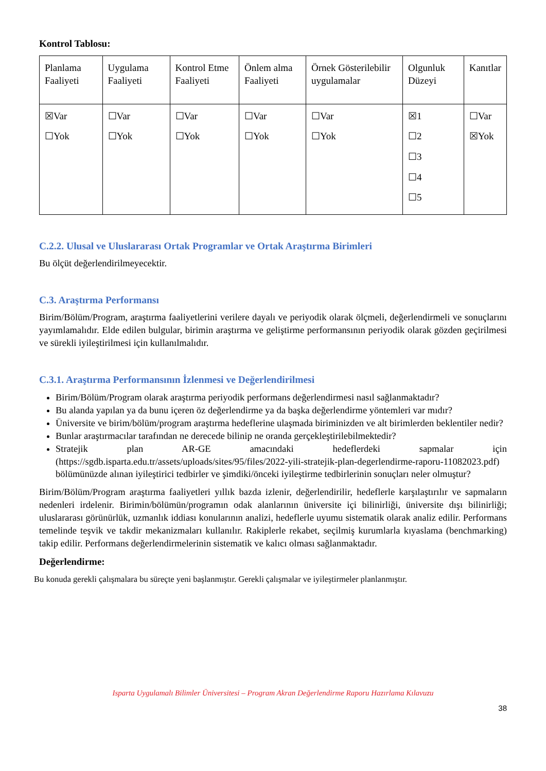Kontrol Tablosu:
| Planlama Faaliyeti | Uygulama Faaliyeti | Kontrol Etme Faaliyeti | Önlem alma Faaliyeti | Örnek Gösterilebilir uygulamalar | Olgunluk Düzeyi | Kanıtlar |
| ☒Var ☐Yok | ☐Var ☐Yok | ☐Var ☐Yok | ☐Var ☐Yok | ☐Var ☐Yok | ☒1 ☐2 ☐3 ☐4 ☐5 | ☐Var ☒Yok |
C.2.2. Ulusal ve Uluslararası Ortak Programlar ve Ortak Araştırma Birimleri
Bu ölçüt değerlendirilmeyecektir.
C.3. Araştırma Performansı
Birim/Bölüm/Program, araştırma faaliyetlerini verilere dayalı ve periyodik olarak ölçmeli, değerlendirmeli ve sonuçlarını yayımlamalıdır. Elde edilen bulgular, birimin araştırma ve geliştirme performansının periyodik olarak gözden geçirilmesi ve sürekli iyileştirilmesi için kullanılmalıdır.
C.3.1. Araştırma Performansının İzlenmesi ve Değerlendirilmesi
Birim/Bölüm/Program olarak araştırma periyodik performans değerlendirmesi nasıl sağlanmaktadır?
Bu alanda yapılan ya da bunu içeren öz değerlendirme ya da başka değerlendirme yöntemleri var mıdır?
Üniversite ve birim/bölüm/program araştırma hedeflerine ulaşmada biriminizden ve alt birimlerden beklentiler nedir?
Bunlar araştırmacılar tarafından ne derecede bilinip ne oranda gerçekleştirilebilmektedir?
Stratejik plan AR-GE amacındaki hedeflerdeki sapmalar için (https://sgdb.isparta.edu.tr/assets/uploads/sites/95/files/2022-yili-stratejik-plan-degerlendirme-raporu-11082023.pdf) bölümünüzde alınan iyileştirici tedbirler ve şimdiki/önceki iyileştirme tedbirlerinin sonuçları neler olmuştur?
Birim/Bölüm/Program araştırma faaliyetleri yıllık bazda izlenir, değerlendirilir, hedeflerle karşılaştırılır ve sapmaların nedenleri irdelenir. Birimin/bölümün/programın odak alanlarının üniversite içi bilinirliği, üniversite dışı bilinirliği; uluslararası görünürlük, uzmanlık iddiası konularının analizi, hedeflerle uyumu sistematik olarak analiz edilir. Performans temelinde teşvik ve takdir mekanizmaları kullanılır. Rakiplerle rekabet, seçilmiş kurumlarla kıyaslama (benchmarking) takip edilir. Performans değerlendirmelerinin sistematik ve kalıcı olması sağlanmaktadır.
Değerlendirme:
Bu konuda gerekli çalışmalara bu süreçte yeni başlanmıştır. Gerekli çalışmalar ve iyileştirmeler planlanmıştır.
Isparta Uygulamalı Bilimler Üniversitesi – Program Akran Değerlendirme Raporu Hazırlama Kılavuzu
38